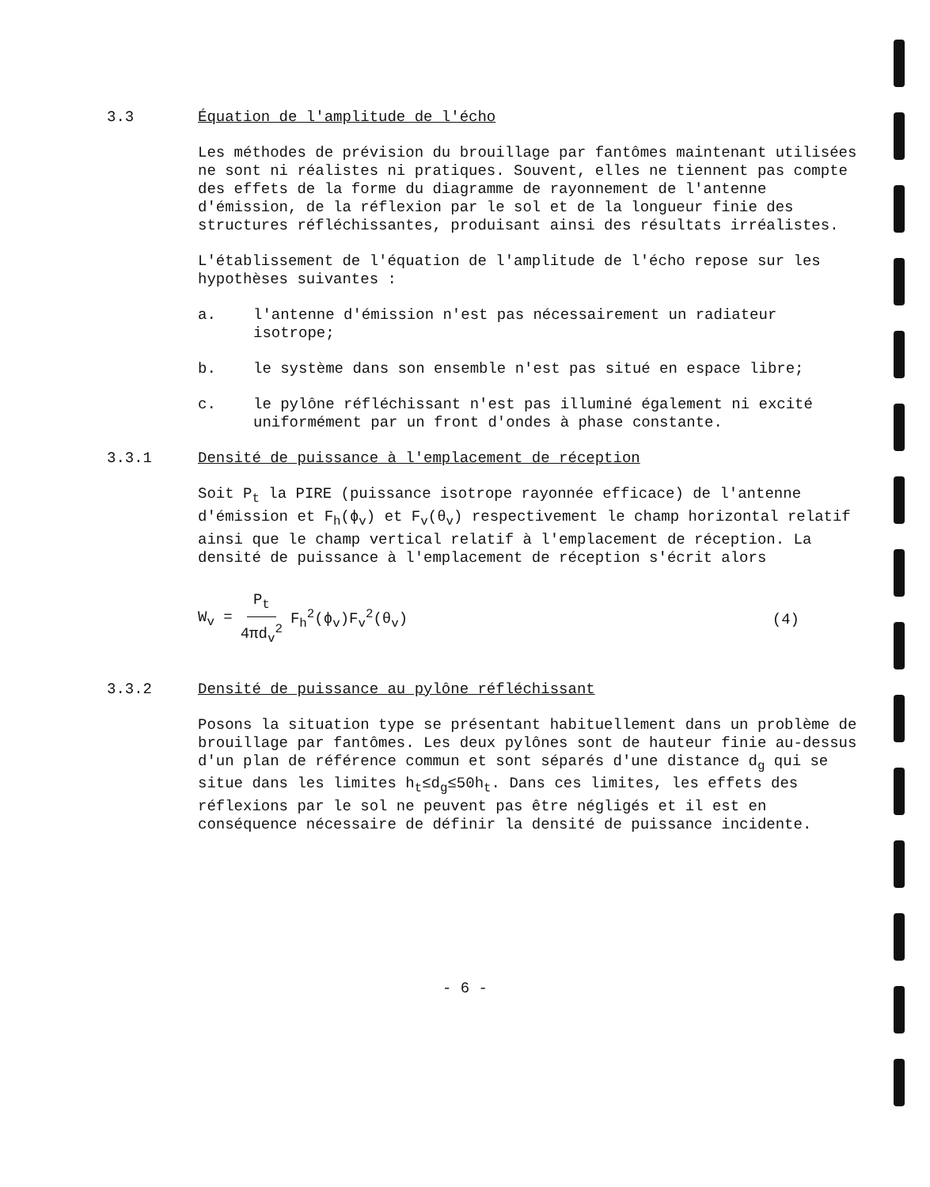3.3 Équation de l'amplitude de l'écho
Les méthodes de prévision du brouillage par fantômes maintenant utilisées ne sont ni réalistes ni pratiques. Souvent, elles ne tiennent pas compte des effets de la forme du diagramme de rayonnement de l'antenne d'émission, de la réflexion par le sol et de la longueur finie des structures réfléchissantes, produisant ainsi des résultats irréalistes.
L'établissement de l'équation de l'amplitude de l'écho repose sur les hypothèses suivantes :
a. l'antenne d'émission n'est pas nécessairement un radiateur isotrope;
b. le système dans son ensemble n'est pas situé en espace libre;
c. le pylône réfléchissant n'est pas illuminé également ni excité uniformément par un front d'ondes à phase constante.
3.3.1 Densité de puissance à l'emplacement de réception
Soit P<sub>t</sub> la PIRE (puissance isotrope rayonnée efficace) de l'antenne d'émission et F<sub>h</sub>(ϕ<sub>v</sub>) et F<sub>v</sub>(θ<sub>v</sub>) respectivement le champ horizontal relatif ainsi que le champ vertical relatif à l'emplacement de réception. La densité de puissance à l'emplacement de réception s'écrit alors
W<sub>v</sub> = P<sub>t</sub> 4πd<sub>v</sub><sup>2</sup> F<sub>h</sub><sup>2</sup>(ϕ<sub>v</sub>)F<sub>v</sub><sup>2</sup>(θ<sub>v</sub>) (4)
3.3.2 Densité de puissance au pylône réfléchissant
Posons la situation type se présentant habituellement dans un problème de brouillage par fantômes. Les deux pylônes sont de hauteur finie au-dessus d'un plan de référence commun et sont séparés d'une distance d<sub>g</sub> qui se situe dans les limites h<sub>t</sub>≤d<sub>g</sub>≤50h<sub>t</sub>. Dans ces limites, les effets des réflexions par le sol ne peuvent pas être négligés et il est en conséquence nécessaire de définir la densité de puissance incidente.
- 6 -